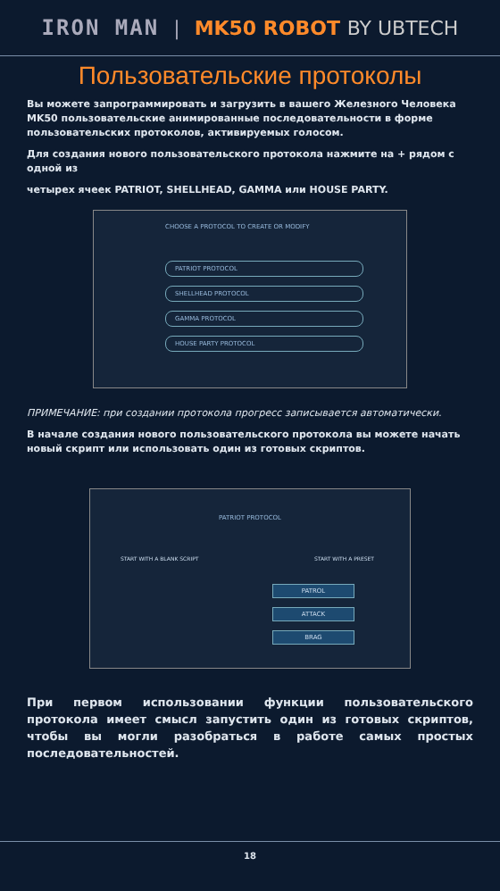IRON MAN | MK50 ROBOT BY UBTECH
Пользовательские протоколы
Вы можете запрограммировать и загрузить в вашего Железного Человека MK50 пользовательские анимированные последовательности в форме пользовательских протоколов, активируемых голосом.
Для создания нового пользовательского протокола нажмите на + рядом с одной из
четырех ячеек PATRIOT, SHELLHEAD, GAMMA или HOUSE PARTY.
CHOOSE A PROTOCOL TO CREATE OR MODIFY
PATRIOT PROTOCOL
SHELLHEAD PROTOCOL
GAMMA PROTOCOL
HOUSE PARTY PROTOCOL
ПРИМЕЧАНИЕ: при создании протокола прогресс записывается автоматически.
В начале создания нового пользовательского протокола вы можете начать новый скрипт или использовать один из готовых скриптов.
PATRIOT PROTOCOL
START WITH A BLANK SCRIPT START WITH A PRESET
PATROL
ATTACK
BRAG
При первом использовании функции пользовательского протокола имеет смысл запустить один из готовых скриптов, чтобы вы могли разобраться в работе самых простых последовательностей.
18